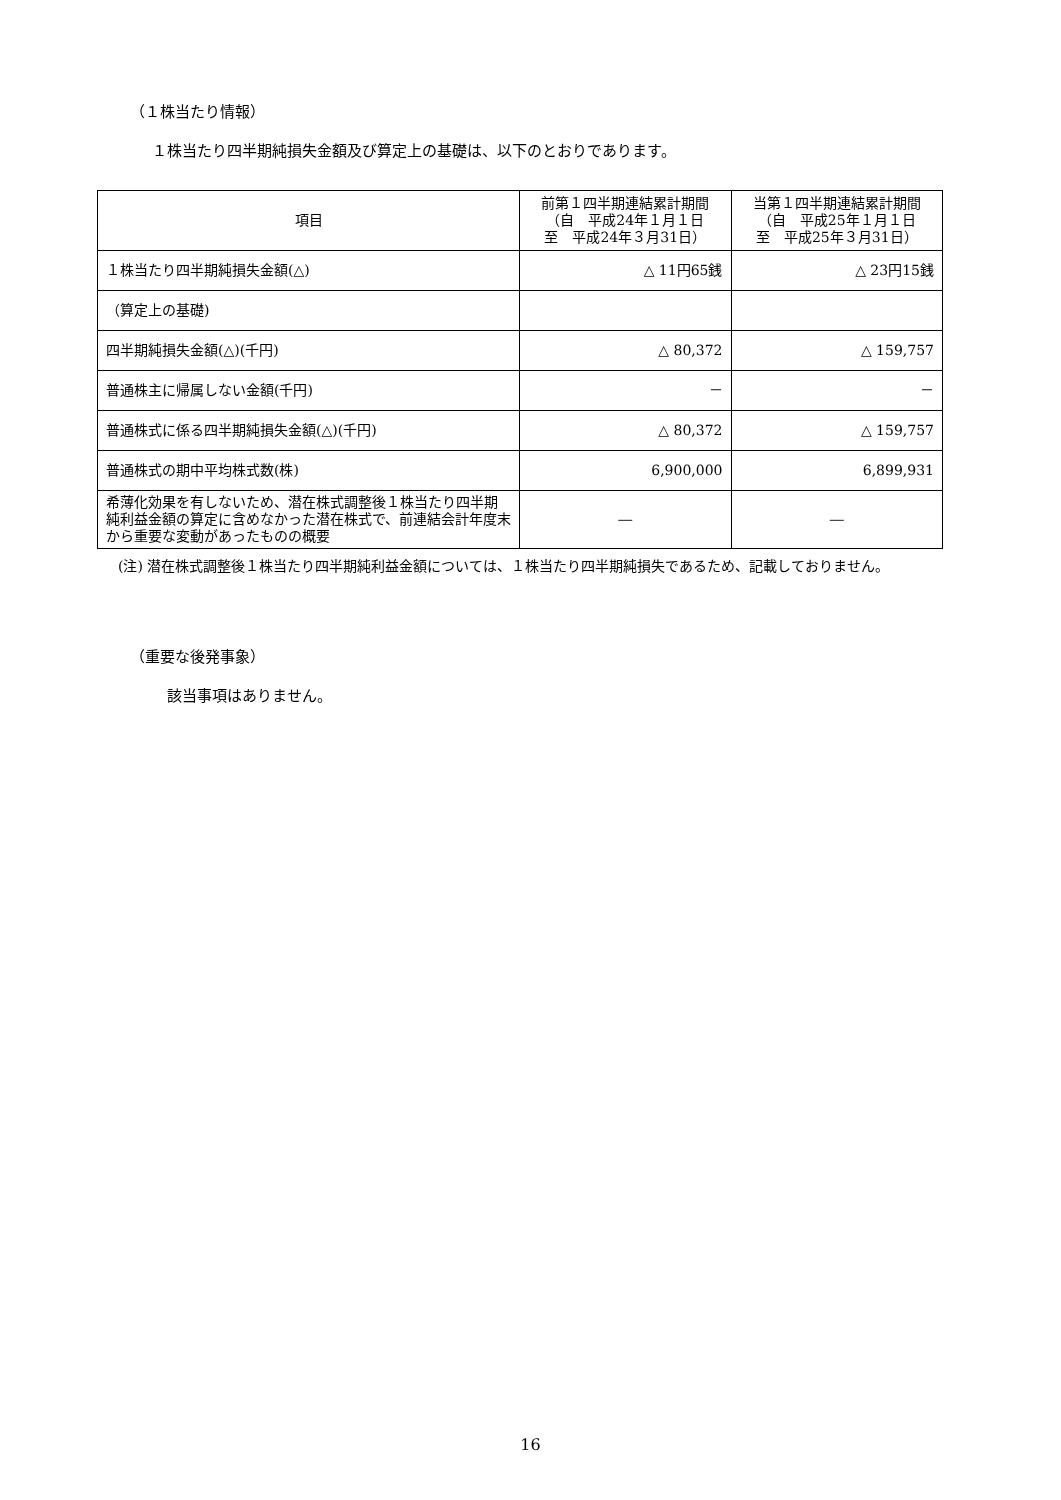（１株当たり情報）
１株当たり四半期純損失金額及び算定上の基礎は、以下のとおりであります。
| 項目 | 前第１四半期連結累計期間 （自 平成24年１月１日 至 平成24年３月31日） | 当第１四半期連結累計期間 （自 平成25年１月１日 至 平成25年３月31日） |
| --- | --- | --- |
| １株当たり四半期純損失金額(△) | △ 11円65銭 | △ 23円15銭 |
| （算定上の基礎) | | |
| 四半期純損失金額(△)(千円) | △ 80,372 | △ 159,757 |
| 普通株主に帰属しない金額(千円) | － | － |
| 普通株式に係る四半期純損失金額(△)(千円) | △ 80,372 | △ 159,757 |
| 普通株式の期中平均株式数(株) | 6,900,000 | 6,899,931 |
| 希薄化効果を有しないため、潜在株式調整後１株当たり四半期純利益金額の算定に含めなかった潜在株式で、前連結会計年度末から重要な変動があったものの概要 | ― | ― |
(注) 潜在株式調整後１株当たり四半期純利益金額については、１株当たり四半期純損失であるため、記載しておりません。
（重要な後発事象）
該当事項はありません。
16